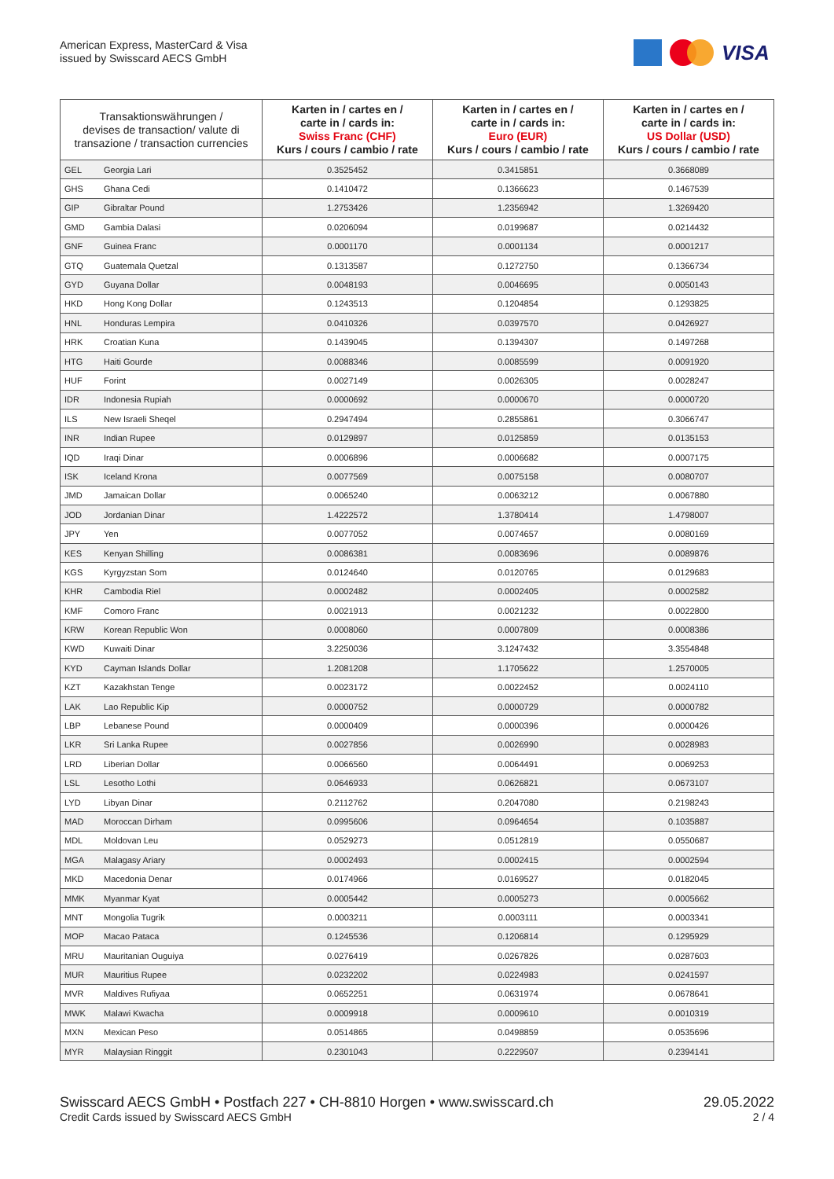American Express, MasterCard & Visa
issued by Swisscard AECS GmbH
VISA
| Transaktionswährungen / devises de transaction/ valute di transazione / transaction currencies | | Karten in / cartes en / carte in / cards in: Swiss Franc (CHF) Kurs / cours / cambio / rate | Karten in / cartes en / carte in / cards in: Euro (EUR) Kurs / cours / cambio / rate | Karten in / cartes en / carte in / cards in: US Dollar (USD) Kurs / cours / cambio / rate |
| --- | --- | --- | --- | --- |
| GEL | Georgia Lari | 0.3525452 | 0.3415851 | 0.3668089 |
| GHS | Ghana Cedi | 0.1410472 | 0.1366623 | 0.1467539 |
| GIP | Gibraltar Pound | 1.2753426 | 1.2356942 | 1.3269420 |
| GMD | Gambia Dalasi | 0.0206094 | 0.0199687 | 0.0214432 |
| GNF | Guinea Franc | 0.0001170 | 0.0001134 | 0.0001217 |
| GTQ | Guatemala Quetzal | 0.1313587 | 0.1272750 | 0.1366734 |
| GYD | Guyana Dollar | 0.0048193 | 0.0046695 | 0.0050143 |
| HKD | Hong Kong Dollar | 0.1243513 | 0.1204854 | 0.1293825 |
| HNL | Honduras Lempira | 0.0410326 | 0.0397570 | 0.0426927 |
| HRK | Croatian Kuna | 0.1439045 | 0.1394307 | 0.1497268 |
| HTG | Haiti Gourde | 0.0088346 | 0.0085599 | 0.0091920 |
| HUF | Forint | 0.0027149 | 0.0026305 | 0.0028247 |
| IDR | Indonesia Rupiah | 0.0000692 | 0.0000670 | 0.0000720 |
| ILS | New Israeli Sheqel | 0.2947494 | 0.2855861 | 0.3066747 |
| INR | Indian Rupee | 0.0129897 | 0.0125859 | 0.0135153 |
| IQD | Iraqi Dinar | 0.0006896 | 0.0006682 | 0.0007175 |
| ISK | Iceland Krona | 0.0077569 | 0.0075158 | 0.0080707 |
| JMD | Jamaican Dollar | 0.0065240 | 0.0063212 | 0.0067880 |
| JOD | Jordanian Dinar | 1.4222572 | 1.3780414 | 1.4798007 |
| JPY | Yen | 0.0077052 | 0.0074657 | 0.0080169 |
| KES | Kenyan Shilling | 0.0086381 | 0.0083696 | 0.0089876 |
| KGS | Kyrgyzstan Som | 0.0124640 | 0.0120765 | 0.0129683 |
| KHR | Cambodia Riel | 0.0002482 | 0.0002405 | 0.0002582 |
| KMF | Comoro Franc | 0.0021913 | 0.0021232 | 0.0022800 |
| KRW | Korean Republic Won | 0.0008060 | 0.0007809 | 0.0008386 |
| KWD | Kuwaiti Dinar | 3.2250036 | 3.1247432 | 3.3554848 |
| KYD | Cayman Islands Dollar | 1.2081208 | 1.1705622 | 1.2570005 |
| KZT | Kazakhstan Tenge | 0.0023172 | 0.0022452 | 0.0024110 |
| LAK | Lao Republic Kip | 0.0000752 | 0.0000729 | 0.0000782 |
| LBP | Lebanese Pound | 0.0000409 | 0.0000396 | 0.0000426 |
| LKR | Sri Lanka Rupee | 0.0027856 | 0.0026990 | 0.0028983 |
| LRD | Liberian Dollar | 0.0066560 | 0.0064491 | 0.0069253 |
| LSL | Lesotho Lothi | 0.0646933 | 0.0626821 | 0.0673107 |
| LYD | Libyan Dinar | 0.2112762 | 0.2047080 | 0.2198243 |
| MAD | Moroccan Dirham | 0.0995606 | 0.0964654 | 0.1035887 |
| MDL | Moldovan Leu | 0.0529273 | 0.0512819 | 0.0550687 |
| MGA | Malagasy Ariary | 0.0002493 | 0.0002415 | 0.0002594 |
| MKD | Macedonia Denar | 0.0174966 | 0.0169527 | 0.0182045 |
| MMK | Myanmar Kyat | 0.0005442 | 0.0005273 | 0.0005662 |
| MNT | Mongolia Tugrik | 0.0003211 | 0.0003111 | 0.0003341 |
| MOP | Macao Pataca | 0.1245536 | 0.1206814 | 0.1295929 |
| MRU | Mauritanian Ouguiya | 0.0276419 | 0.0267826 | 0.0287603 |
| MUR | Mauritius Rupee | 0.0232202 | 0.0224983 | 0.0241597 |
| MVR | Maldives Rufiyaa | 0.0652251 | 0.0631974 | 0.0678641 |
| MWK | Malawi Kwacha | 0.0009918 | 0.0009610 | 0.0010319 |
| MXN | Mexican Peso | 0.0514865 | 0.0498859 | 0.0535696 |
| MYR | Malaysian Ringgit | 0.2301043 | 0.2229507 | 0.2394141 |
Swisscard AECS GmbH • Postfach 227 • CH-8810 Horgen • www.swisscard.ch 29.05.2022
Credit Cards issued by Swisscard AECS GmbH 2 / 4